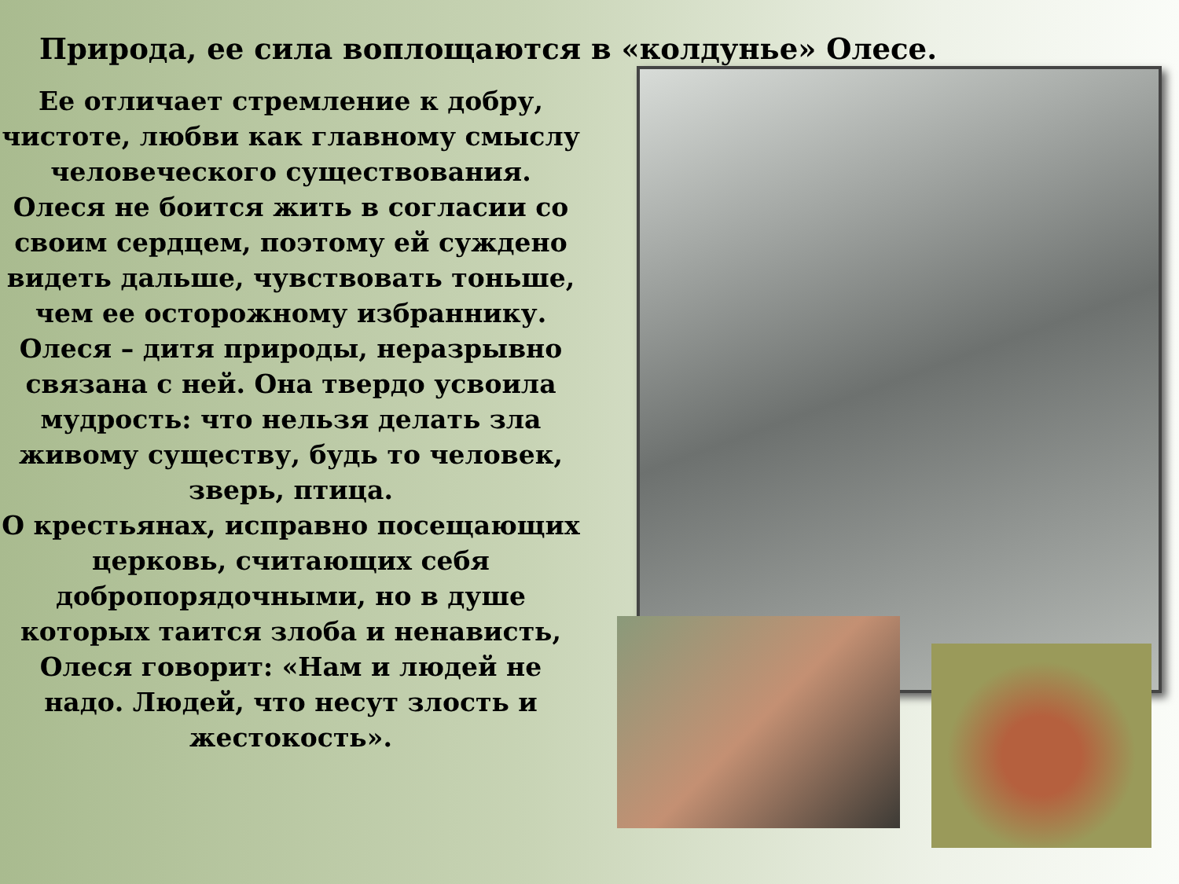Природа, ее сила воплощаются в «колдунье» Олесе.
Ее отличает стремление к добру, чистоте, любви как главному смыслу человеческого существования. Олеся не боится жить в согласии со своим сердцем, поэтому ей суждено видеть дальше, чувствовать тоньше, чем ее осторожному избраннику.
Олеся – дитя природы, неразрывно связана с ней. Она твердо усвоила мудрость: что нельзя делать зла живому существу, будь то человек, зверь, птица.
О крестьянах, исправно посещающих церковь, считающих себя добропорядочными, но в душе которых таится злоба и ненависть, Олеся говорит: «Нам и людей не надо. Людей, что несут злость и жестокость».